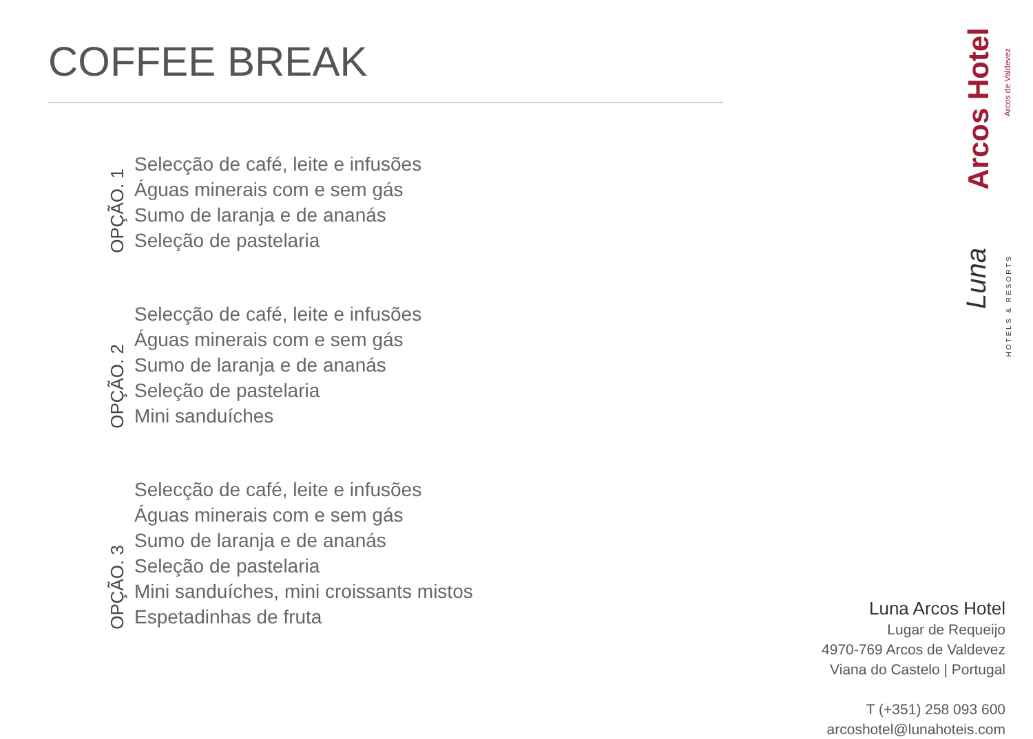COFFEE BREAK
OPÇÃO. 1
Selecção de café, leite e infusões
Águas minerais com e sem gás
Sumo de laranja e de ananás
Seleção de pastelaria
OPÇÃO. 2
Selecção de café, leite e infusões
Águas minerais com e sem gás
Sumo de laranja e de ananás
Seleção de pastelaria
Mini sanduíches
OPÇÃO. 3
Selecção de café, leite e infusões
Águas minerais com e sem gás
Sumo de laranja e de ananás
Seleção de pastelaria
Mini sanduíches, mini croissants mistos
Espetadinhas de fruta
Arcos Hotel
Arcos de Valdevez
Luna
HOTELS & RESORTS
Luna Arcos Hotel
Lugar de Requeijo
4970-769 Arcos de Valdevez
Viana do Castelo | Portugal
T (+351) 258 093 600
arcoshotel@lunahoteis.com